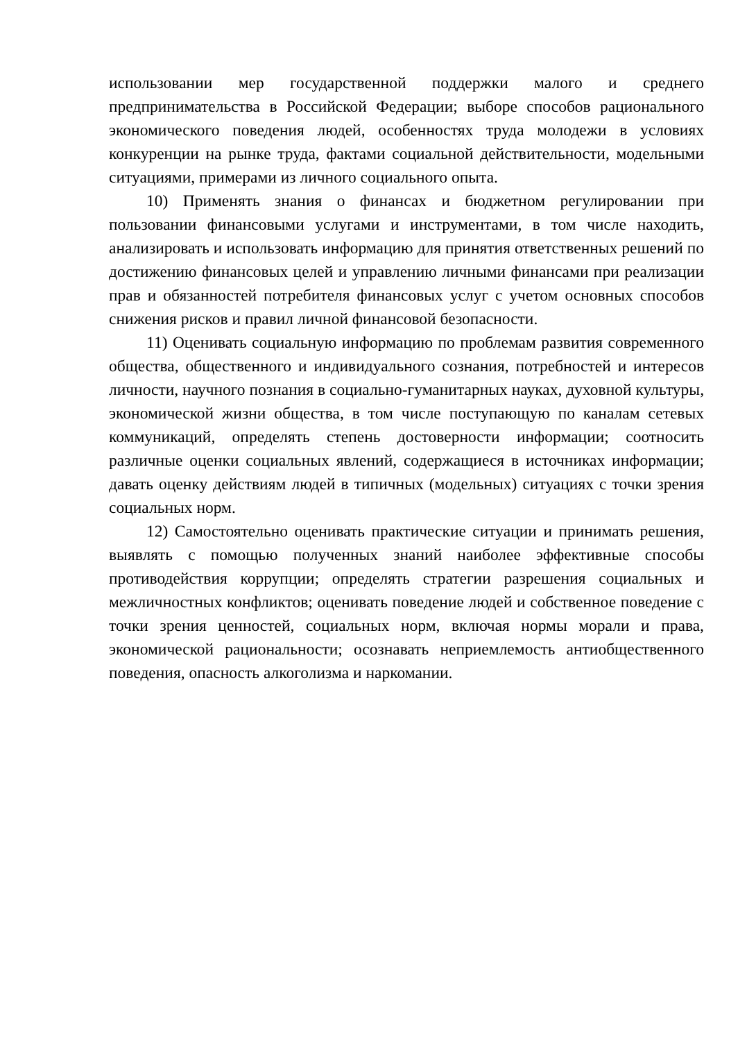использовании мер государственной поддержки малого и среднего предпринимательства в Российской Федерации; выборе способов рационального экономического поведения людей, особенностях труда молодежи в условиях конкуренции на рынке труда, фактами социальной действительности, модельными ситуациями, примерами из личного социального опыта.
10) Применять знания о финансах и бюджетном регулировании при пользовании финансовыми услугами и инструментами, в том числе находить, анализировать и использовать информацию для принятия ответственных решений по достижению финансовых целей и управлению личными финансами при реализации прав и обязанностей потребителя финансовых услуг с учетом основных способов снижения рисков и правил личной финансовой безопасности.
11) Оценивать социальную информацию по проблемам развития современного общества, общественного и индивидуального сознания, потребностей и интересов личности, научного познания в социально-гуманитарных науках, духовной культуры, экономической жизни общества, в том числе поступающую по каналам сетевых коммуникаций, определять степень достоверности информации; соотносить различные оценки социальных явлений, содержащиеся в источниках информации; давать оценку действиям людей в типичных (модельных) ситуациях с точки зрения социальных норм.
12) Самостоятельно оценивать практические ситуации и принимать решения, выявлять с помощью полученных знаний наиболее эффективные способы противодействия коррупции; определять стратегии разрешения социальных и межличностных конфликтов; оценивать поведение людей и собственное поведение с точки зрения ценностей, социальных норм, включая нормы морали и права, экономической рациональности; осознавать неприемлемость антиобщественного поведения, опасность алкоголизма и наркомании.